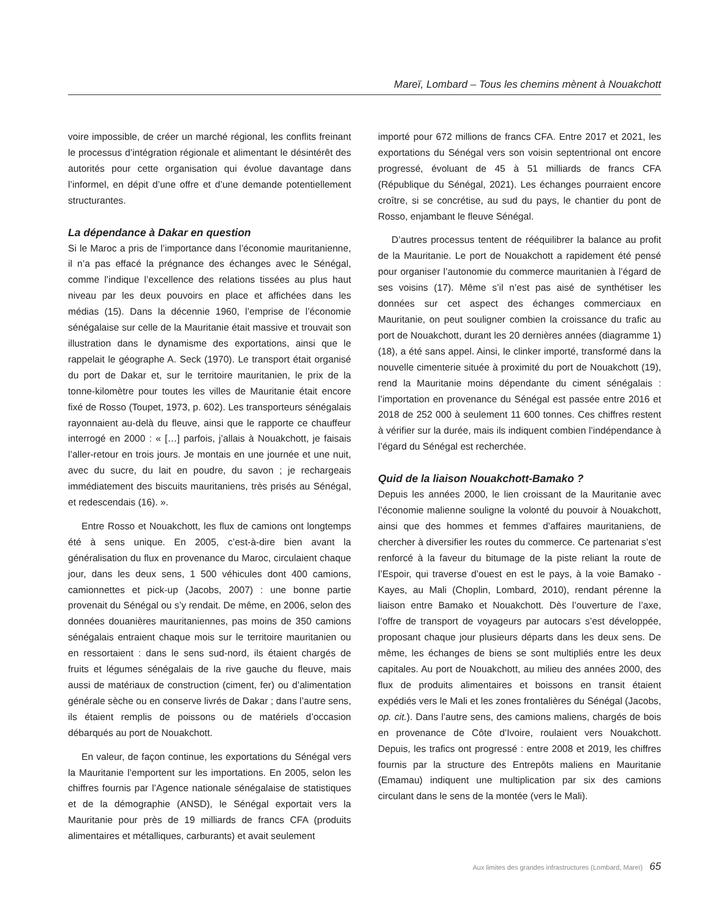Mareï, Lombard – Tous les chemins mènent à Nouakchott
voire impossible, de créer un marché régional, les conflits freinant le processus d’intégration régionale et alimentant le désintérêt des autorités pour cette organisation qui évolue davantage dans l’informel, en dépit d’une offre et d’une demande potentiellement structurantes.
La dépendance à Dakar en question
Si le Maroc a pris de l’importance dans l’économie mauritanienne, il n’a pas effacé la prégnance des échanges avec le Sénégal, comme l’indique l’excellence des relations tissées au plus haut niveau par les deux pouvoirs en place et affichées dans les médias (15). Dans la décennie 1960, l’emprise de l’économie sénégalaise sur celle de la Mauritanie était massive et trouvait son illustration dans le dynamisme des exportations, ainsi que le rappelait le géographe A. Seck (1970). Le transport était organisé du port de Dakar et, sur le territoire mauritanien, le prix de la tonne-kilomètre pour toutes les villes de Mauritanie était encore fixé de Rosso (Toupet, 1973, p. 602). Les transporteurs sénégalais rayonnaient au-delà du fleuve, ainsi que le rapporte ce chauffeur interrogé en 2000 : « […] parfois, j’allais à Nouakchott, je faisais l’aller-retour en trois jours. Je montais en une journée et une nuit, avec du sucre, du lait en poudre, du savon ; je rechargeais immédiatement des biscuits mauritaniens, très prisés au Sénégal, et redescendais (16). ».
Entre Rosso et Nouakchott, les flux de camions ont longtemps été à sens unique. En 2005, c’est-à-dire bien avant la généralisation du flux en provenance du Maroc, circulaient chaque jour, dans les deux sens, 1 500 véhicules dont 400 camions, camionnettes et pick-up (Jacobs, 2007) : une bonne partie provenait du Sénégal ou s’y rendait. De même, en 2006, selon des données douanières mauritaniennes, pas moins de 350 camions sénégalais entraient chaque mois sur le territoire mauritanien ou en ressortaient : dans le sens sud-nord, ils étaient chargés de fruits et légumes sénégalais de la rive gauche du fleuve, mais aussi de matériaux de construction (ciment, fer) ou d’alimentation générale sèche ou en conserve livrés de Dakar ; dans l’autre sens, ils étaient remplis de poissons ou de matériels d’occasion débarqués au port de Nouakchott.
En valeur, de façon continue, les exportations du Sénégal vers la Mauritanie l’emportent sur les importations. En 2005, selon les chiffres fournis par l’Agence nationale sénégalaise de statistiques et de la démographie (ANSD), le Sénégal exportait vers la Mauritanie pour près de 19 milliards de francs CFA (produits alimentaires et métalliques, carburants) et avait seulement
importé pour 672 millions de francs CFA. Entre 2017 et 2021, les exportations du Sénégal vers son voisin septentrional ont encore progressé, évoluant de 45 à 51 milliards de francs CFA (République du Sénégal, 2021). Les échanges pourraient encore croître, si se concrétise, au sud du pays, le chantier du pont de Rosso, enjambant le fleuve Sénégal.
D’autres processus tentent de rééquilibrer la balance au profit de la Mauritanie. Le port de Nouakchott a rapidement été pensé pour organiser l’autonomie du commerce mauritanien à l’égard de ses voisins (17). Même s’il n’est pas aisé de synthétiser les données sur cet aspect des échanges commerciaux en Mauritanie, on peut souligner combien la croissance du trafic au port de Nouakchott, durant les 20 dernières années (diagramme 1) (18), a été sans appel. Ainsi, le clinker importé, transformé dans la nouvelle cimenterie située à proximité du port de Nouakchott (19), rend la Mauritanie moins dépendante du ciment sénégalais : l’importation en provenance du Sénégal est passée entre 2016 et 2018 de 252 000 à seulement 11 600 tonnes. Ces chiffres restent à vérifier sur la durée, mais ils indiquent combien l’indépendance à l’égard du Sénégal est recherchée.
Quid de la liaison Nouakchott-Bamako ?
Depuis les années 2000, le lien croissant de la Mauritanie avec l’économie malienne souligne la volonté du pouvoir à Nouakchott, ainsi que des hommes et femmes d’affaires mauritaniens, de chercher à diversifier les routes du commerce. Ce partenariat s’est renforcé à la faveur du bitumage de la piste reliant la route de l’Espoir, qui traverse d’ouest en est le pays, à la voie Bamako - Kayes, au Mali (Choplin, Lombard, 2010), rendant pérenne la liaison entre Bamako et Nouakchott. Dès l’ouverture de l’axe, l’offre de transport de voyageurs par autocars s’est développée, proposant chaque jour plusieurs départs dans les deux sens. De même, les échanges de biens se sont multipliés entre les deux capitales. Au port de Nouakchott, au milieu des années 2000, des flux de produits alimentaires et boissons en transit étaient expédiés vers le Mali et les zones frontalières du Sénégal (Jacobs, op. cit.). Dans l’autre sens, des camions maliens, chargés de bois en provenance de Côte d’Ivoire, roulaient vers Nouakchott. Depuis, les trafics ont progressé : entre 2008 et 2019, les chiffres fournis par la structure des Entrepôts maliens en Mauritanie (Emamau) indiquent une multiplication par six des camions circulant dans le sens de la montée (vers le Mali).
Aux limites des grandes infrastructures (Lombard, Mareï) 65